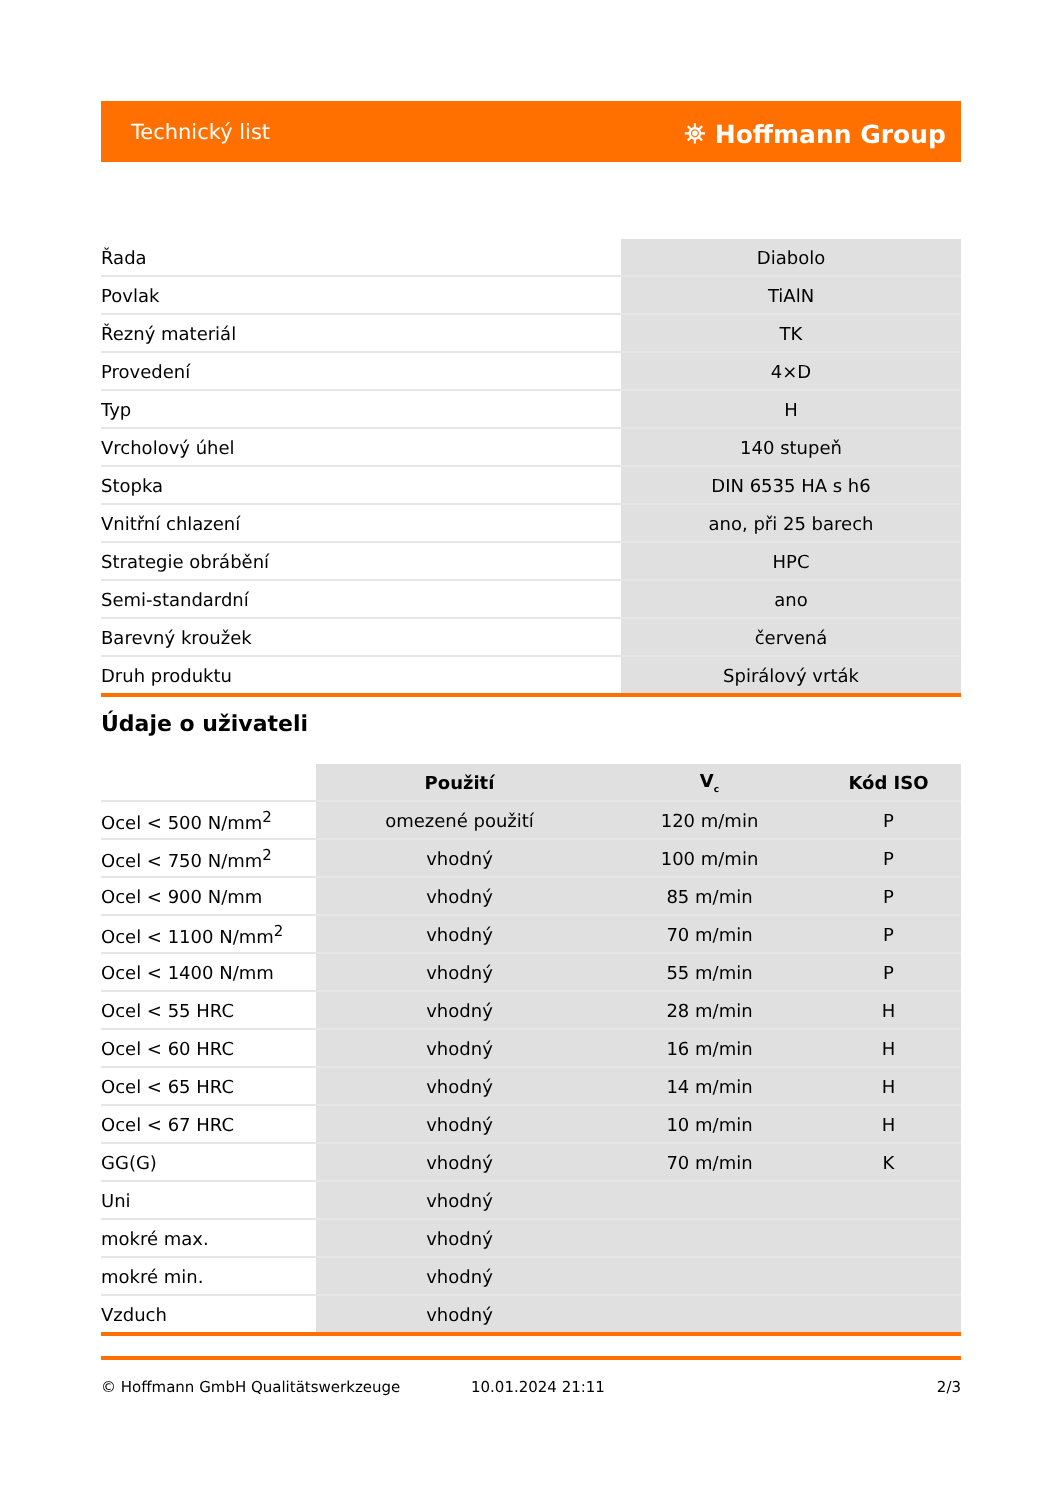Technický list ⛯ Hoffmann Group
| Řada | Diabolo |
| Povlak | TiAlN |
| Řezný materiál | TK |
| Provedení | 4×D |
| Typ | H |
| Vrcholový úhel | 140 stupeň |
| Stopka | DIN 6535 HA s h6 |
| Vnitřní chlazení | ano, při 25 barech |
| Strategie obrábění | HPC |
| Semi-standardní | ano |
| Barevný kroužek | červená |
| Druh produktu | Spirálový vrták |
Údaje o uživateli
| | Použití | V<sub>c</sub> | Kód ISO |
| --- | --- | --- | --- |
| Ocel < 500 N/mm<sup>2</sup> | omezené použití | 120 m/min | P |
| Ocel < 750 N/mm<sup>2</sup> | vhodný | 100 m/min | P |
| Ocel < 900 N/mm | vhodný | 85 m/min | P |
| Ocel < 1100 N/mm<sup>2</sup> | vhodný | 70 m/min | P |
| Ocel < 1400 N/mm | vhodný | 55 m/min | P |
| Ocel < 55 HRC | vhodný | 28 m/min | H |
| Ocel < 60 HRC | vhodný | 16 m/min | H |
| Ocel < 65 HRC | vhodný | 14 m/min | H |
| Ocel < 67 HRC | vhodný | 10 m/min | H |
| GG(G) | vhodný | 70 m/min | K |
| Uni | vhodný | | |
| mokré max. | vhodný | | |
| mokré min. | vhodný | | |
| Vzduch | vhodný | | |
© Hoffmann GmbH Qualitätswerkzeuge 10.01.2024 21:11 2/3